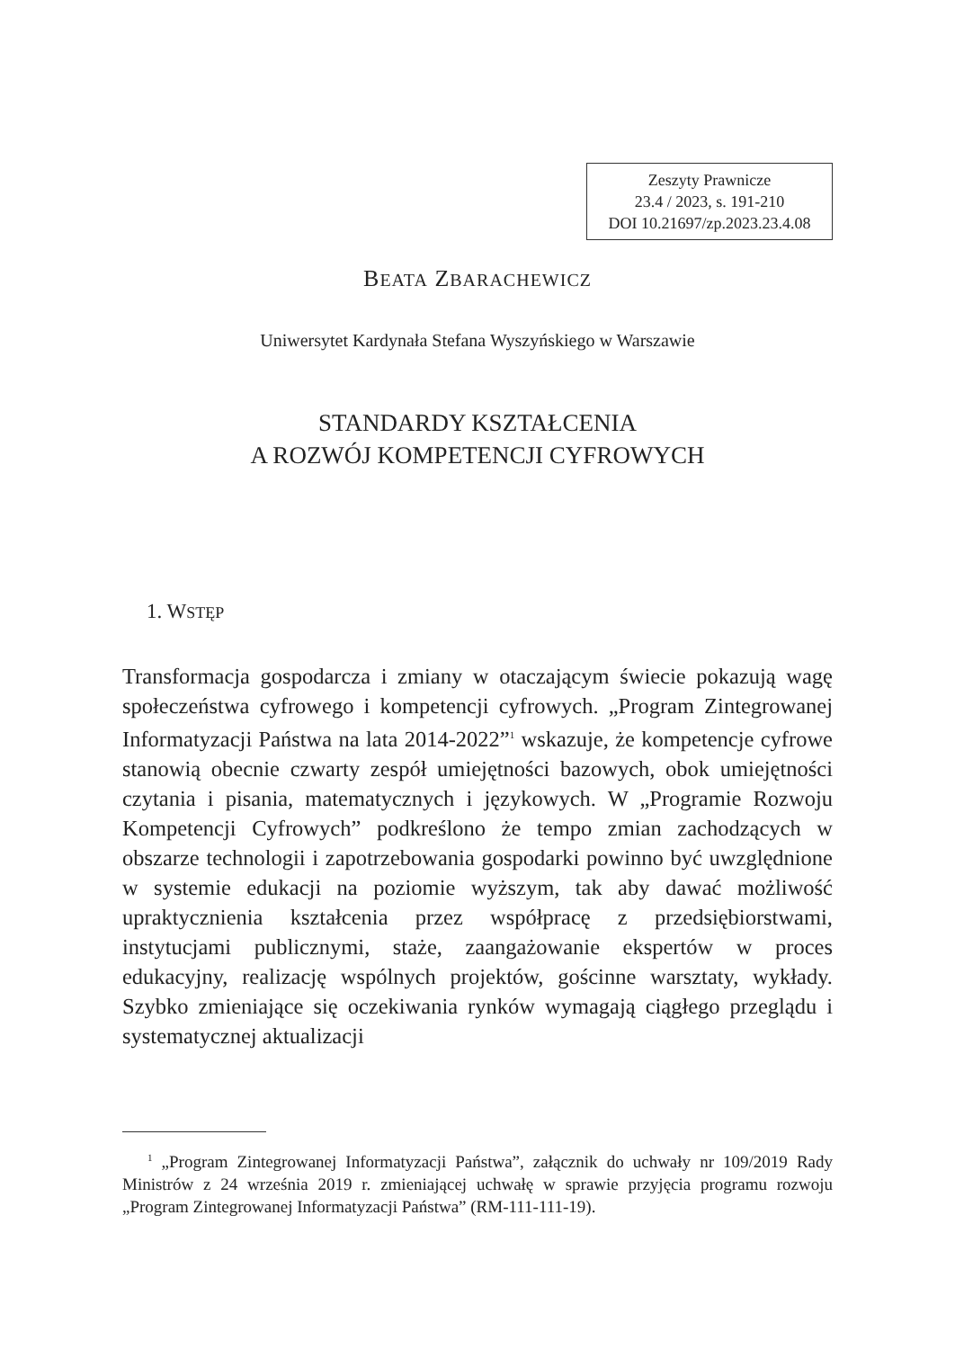Zeszyty Prawnicze
23.4 / 2023, s. 191-210
DOI 10.21697/zp.2023.23.4.08
BEATA ZBARACHEWICZ
Uniwersytet Kardynała Stefana Wyszyńskiego w Warszawie
STANDARDY KSZTAŁCENIA
A ROZWÓJ KOMPETENCJI CYFROWYCH
1. WSTĘP
Transformacja gospodarcza i zmiany w otaczającym świecie pokazują wagę społeczeństwa cyfrowego i kompetencji cyfrowych. „Program Zintegrowanej Informatyzacji Państwa na lata 2014-2022”<sup>1</sup> wskazuje, że kompetencje cyfrowe stanowią obecnie czwarty zespół umiejętności bazowych, obok umiejętności czytania i pisania, matematycznych i językowych. W „Programie Rozwoju Kompetencji Cyfrowych” podkreślono że tempo zmian zachodzących w obszarze technologii i zapotrzebowania gospodarki powinno być uwzględnione w systemie edukacji na poziomie wyższym, tak aby dawać możliwość upraktycznienia kształcenia przez współpracę z przedsiębiorstwami, instytucjami publicznymi, staże, zaangażowanie ekspertów w proces edukacyjny, realizację wspólnych projektów, gościnne warsztaty, wykłady. Szybko zmieniające się oczekiwania rynków wymagają ciągłego przeglądu i systematycznej aktualizacji
<sup>1</sup> „Program Zintegrowanej Informatyzacji Państwa”, załącznik do uchwały nr 109/2019 Rady Ministrów z 24 września 2019 r. zmieniającej uchwałę w sprawie przyjęcia programu rozwoju „Program Zintegrowanej Informatyzacji Państwa” (RM-111-111-19).